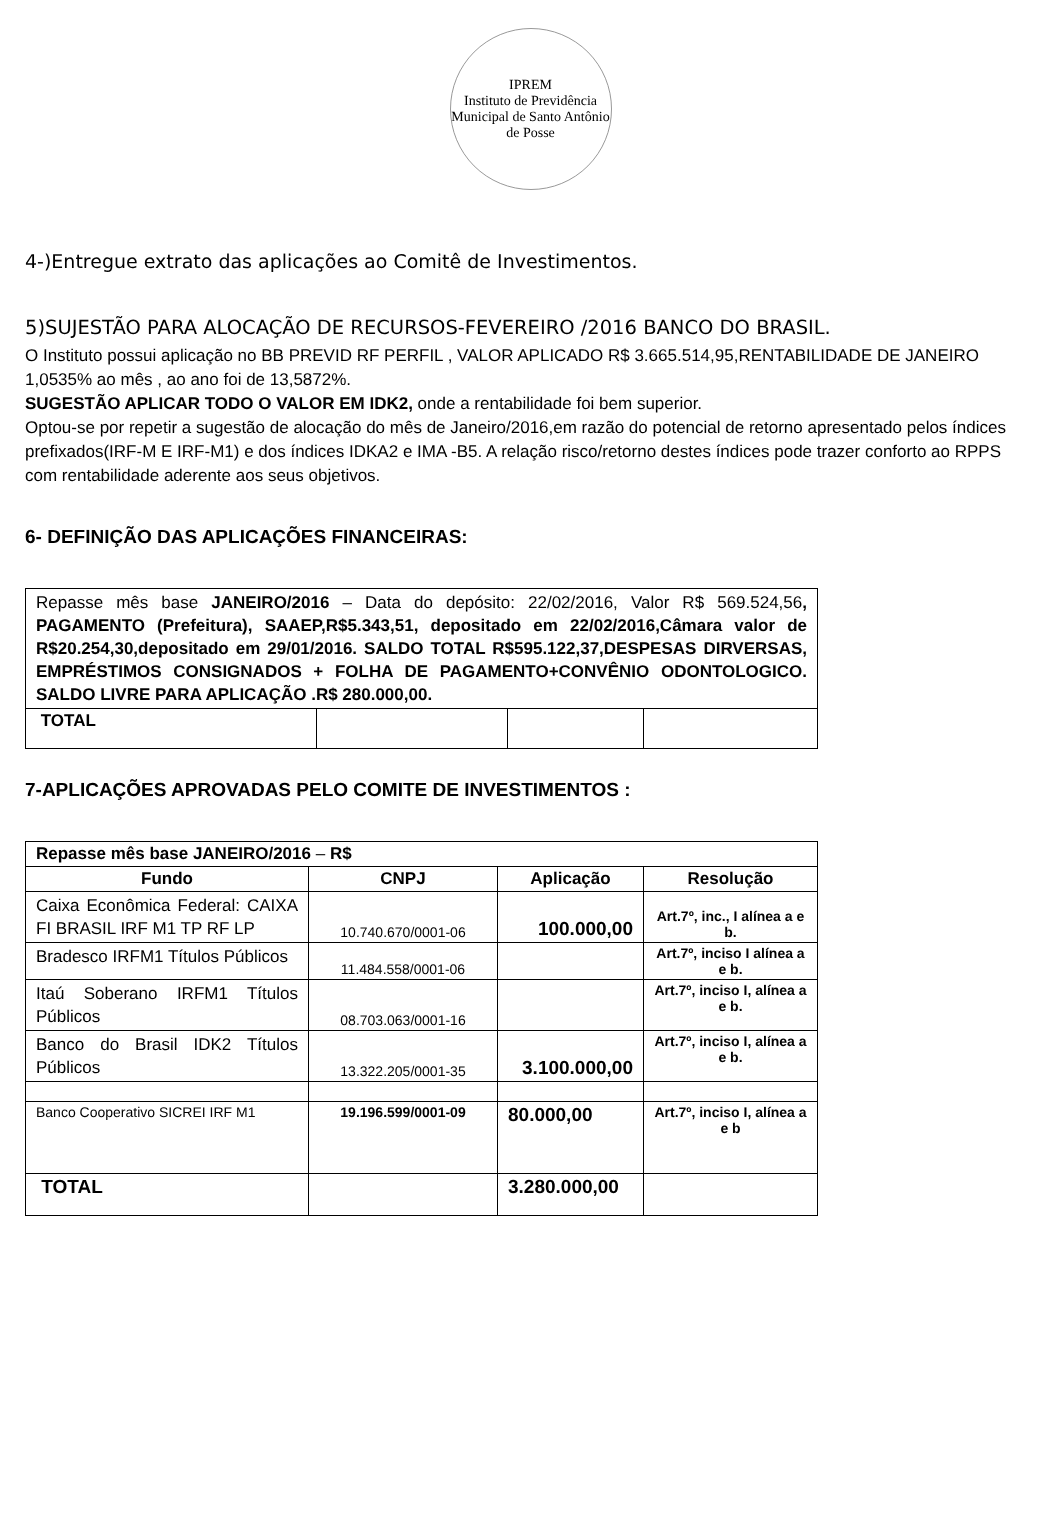IPREM
Instituto de Previdência Municipal de Santo Antônio de Posse
4-)Entregue extrato das aplicações ao Comitê de Investimentos.
5)SUJESTÃO PARA ALOCAÇÃO DE RECURSOS-FEVEREIRO /2016 BANCO DO BRASIL.
O Instituto possui aplicação no BB PREVID RF PERFIL , VALOR APLICADO R$ 3.665.514,95,RENTABILIDADE DE JANEIRO 1,0535% ao mês , ao ano foi de 13,5872%.
SUGESTÃO APLICAR TODO O VALOR EM IDK2, onde a rentabilidade foi bem superior.
Optou-se por repetir a sugestão de alocação do mês de Janeiro/2016,em razão do potencial de retorno apresentado pelos índices prefixados(IRF-M E IRF-M1) e dos índices IDKA2 e IMA -B5. A relação risco/retorno destes índices pode trazer conforto ao RPPS com rentabilidade aderente aos seus objetivos.
6- DEFINIÇÃO DAS APLICAÇÕES FINANCEIRAS:
| Repasse mês base JANEIRO/2016 – Data do depósito: 22/02/2016, Valor R$ 569.524,56 , PAGAMENTO (Prefeitura), SAAEP,R$5.343,51, depositado em 22/02/2016,Câmara valor de R$20.254,30,depositado em 29/01/2016. SALDO TOTAL R$595.122,37,DESPESAS DIRVERSAS, EMPRÉSTIMOS CONSIGNADOS + FOLHA DE PAGAMENTO+CONVÊNIO ODONTOLOGICO. SALDO LIVRE PARA APLICAÇÃO .R$ 280.000,00. | | | |
| TOTAL | | | |
7-APLICAÇÕES APROVADAS PELO COMITE DE INVESTIMENTOS :
| Repasse mês base JANEIRO/2016 – R$ | | | |
| Fundo | CNPJ | Aplicação | Resolução |
| Caixa Econômica Federal: CAIXA FI BRASIL IRF M1 TP RF LP | 10.740.670/0001-06 | 100.000,00 | Art.7º, inc., I alínea a e b. |
| Bradesco IRFM1 Títulos Públicos | 11.484.558/0001-06 | | Art.7º, inciso I alínea a e b. |
| Itaú Soberano IRFM1 Títulos Públicos | 08.703.063/0001-16 | | Art.7º, inciso I, alínea a e b. |
| Banco do Brasil IDK2 Títulos Públicos | 13.322.205/0001-35 | 3.100.000,00 | Art.7º, inciso I, alínea a e b. |
| Banco Cooperativo SICREI IRF M1 | 19.196.599/0001-09 | 80.000,00 | Art.7º, inciso I, alínea a e b |
| TOTAL | | 3.280.000,00 | |